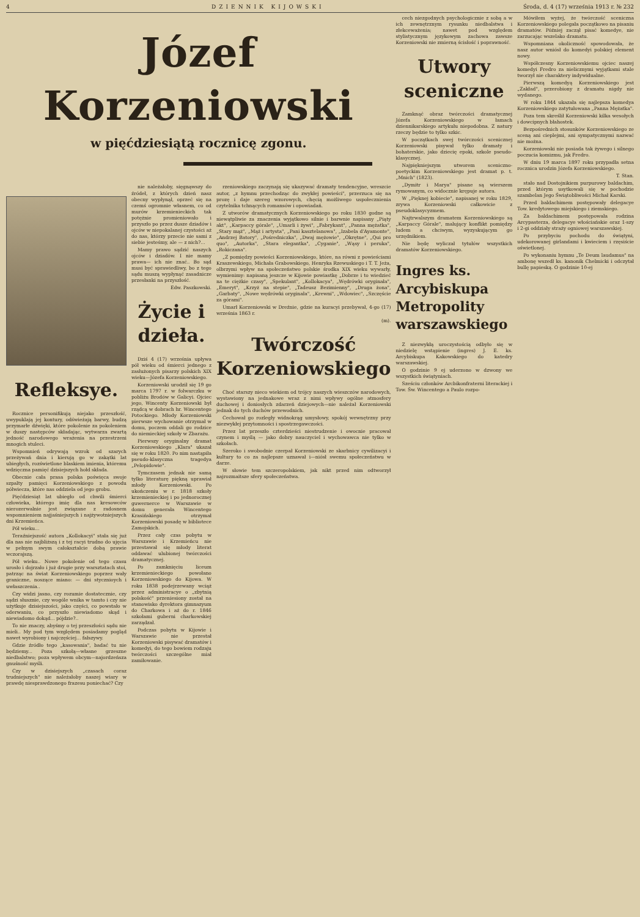4 DZIENNIK KIJOWSKI Środa, d. 4 (17) września 1913 r. № 232
Józef Korzeniowski
w pięćdziesiątą rocznicę zgonu.
Refleksye.
Rocznice personifikują niejako przeszłość, uwypuklają jej kontury, odświeżają barwy, budzą przymarłe dźwięki, które pokolenie za pokoleniem w duszy następców składając, wytwarza zwartą jedność narodowego wrażenia na przestrzeni mnogich stuleci.
Wspomnień odrywają wzrok od szarych przeżywań dnia i kierują go w zakątki lat ubiegłych, rozświetlone blaskiem imienia, któremu wdzięczna pamięć dzisiejszych hołd składa.
Obecnie cała prasa polska poświęca swoje szpalty pamięci Korzeniowskiego z powodu półwiecza, które nas oddziela od jego grobu.
Pięćdziesiąt lat ubiegło od chwili śmierci człowieka, którego imię dla nas kresowców nierozerwalnie jest związane z radosnem wspomnieniem najjaśniejszych i najżywotniejszych dni Krzemieńca.
Pół wieku...
Teraźniejszość autora „Kollokacyi" stała się już dla nas nie najbliższą i z tej racyi trudno do ujęcia w pełnym swym całokształcie dobą prawie wczorajszą.
Pół wieku.. Nowe pokolenie od tego czasu urosło i dojrzało i już drugie przy warsztatach stoi, patrząc na świat Korzeniowskiego poprzez wały graniczne, noszące miano: — dni stycznioych i uwłaszczenia..
Czy widzi jasno, czy rozumie dostatecznie, czy sądzi słusznie, czy wogóle wnika w tamto i czy nie użytkuje dzisiejszości, jako części, co powstało w oderwaniu, co przyszło niewiadomo skąd i niewiadomo dokąd... pójdzie?..
To nie znaczy, abyśmy o tej przeszłości sądu nie mieli.. My pod tym względem posiadamy pogląd nawet wyrobiony i najczęściej... fałszywy.
Gdzie źródło tego „kasowania", badać tu nie będziemy... Poza szkołą—własne grzeszne niedbalstwo; poza wpływem obcym—najordzeńsza gnuśność myśli.
Czy w dzisiejszych „czasach coraz trudniejszych" nie należałoby naszej wiary w prawdę niesprawdzonego frazesu poniechać? Czy
nie należałoby, sięgnąwszy do źródeł, z których dzień nasz obecny wypłynął, oprzeć się na czemś ogromnie własnem, co od murów krzemienieckich tak potężnie promieniowało i przyszło po przez dusze dziadów i ojców w niepokalanej czystości aż do nas, którzy przecie nie sami z siebie jesteśmy, ale — z nich?...
Mamy prawo sądzić naszych ojców i dziadów. I nie mamy prawa— ich nie znać.. Bo sąd musi być sprawiedliwy, bo z tego sądu muszą wypłynąć zasadnicze przesłanki na przyszłość.
Edw. Paszkowski.
Życie i dzieła.
Dziś 4 (17) września upływa pół wieku od śmierci jednego z zasłużonych pisarzy polskich XIX wieku—Józefa Korzeniowskiego.
Korzeniowski urodził się 19 go marca 1797 r. w folwarczku w pobliżu Brodów w Galicyi. Ojciec jego, Wincenty Korzeniowski był rządcą w dobrach hr. Wincentego Potockiego. Młody Korzeniowski pierwsze wychowanie otrzymał w domu, poczem oddali go rodzice do niemieckiej szkoły w Zbarażu.
Pierwszy oryginalny dramat Korzeniowskiego „Klara" ukazał się w roku 1820. Po nim nastąpiła pseudo-klasyczna tragedya „Pelopidowie".
Tymczasem jednak nie samą tylko literaturę piękną uprawiał młody Korzeniowski. Po ukończeniu w r. 1818 szkoły krzemienieckiej i po jednorocznej guwernerce w Warszawie w domu generała Wincentego Krasińskiego otrzymał Korzeniowski posadę w bibliotece Zamojskich.
Przez cały czas pobytu w Warszawie i Krzemieńcu nie przestawał się młody literat oddawać ulubionej twórczości dramatycznej.
Po zamknięciu liceum krzemienieckiego powołano Korzeniowskiego do Kijowa. W roku 1838 podejrzewany wciąż przez administracye o „zbytnią polskość" przeniesiony został na stanowisko dyrektora gimnazyum do Charkowa i aż do r. 1846 szkołami guberni charkowskiej zarządzał.
Podczas pobytu w Kijowie i Warszawie nie przestał Korzeniowski pisywać dramatów i komedyi, do tego bowiem rodzaju twórczości szczególne miał zamiłowanie.
rzeniowskiego zaczynają się ukazywać dramaty tendencyjne, wreszcie autor, „z hymnu przechodząc do zwykłej powieści", przerzuca się na prozę i daje szereg wzorowych, chęcią możliwego uspołecznienia czytelnika tchnących romansów i opowiadań.
Z utworów dramatycznych Korzeniowskiego po roku 1830 godne są niewątpliwie za znaczenia wyjątkowo silnie i barwnie napisany „Piąty akt", „Karpaccy górale", „Umarli i żywi", „Fabrykant", „Panna mężatka", „Stary mąż", „Mąż i artysta", „Pani kasztelanowa", „Izabela d'Ayamonte", „Andrzej Batory", „Pośredniczka", „Dwaj mężowie", „Okrętne", „Qui pro quo", „Autorka", „Stara elegantka", „Cyganie", „Wąsy i peruka", „Rokiczana".
„Z pomiędzy powieści Korzeniowskiego, które, na równi z powieściami Kraszewskiego, Michała Grabowskiego, Henryka Rzewuskiego i T. T. Jeża, olbrzymi wpływ na społeczeństwo polskie środka XIX wieku wywarły, wymienimy: napisaną jeszcze w Kijowie powiastkę „Dobrze i to wiedzieć na te ciężkie czasy", „Spekulant", „Kollokacya", „Wędrówki oryginała", „Emeryt", „Krzyż na stepie", „Tadeusz Bezimienny", „Druga żona", „Garbaty", „Nowe wędrówki oryginała", „Krewni", „Wdowiec", „Szczęście za górami".
Umarł Korzeniowski w Dreźnie, gdzie na kuracyi przebywał, 4-go (17) września 1863 r.
(m).
Twórczość Korzeniowskiego
Choć starszy nieco wiekiem od trójcy naszych wieszczów narodowych, wystawiony na jednakowe wraz z nimi wpływy ogólne atmosfery duchowej i doniosłych zdarzeń dziejowych—nie należał Korzeniowski jednak do tych duchów przewodnich.
Cechował go rozległy widnokrąg umysłowy, spokój wewnętrzny przy niezwykłej przytomności i spostrzegawczości.
Przez lat przeszło czterdzieści niestrudzenie i owocnie pracował czynem i myślą — jako dobry nauczyciel i wychowawca nie tylko w szkołach.
Szeroko i swobodnie czerpał Korzeniowski ze skarbnicy cywilizacyi i kultury to co za najlepsze uznawał i—niósł swemu społeczeństwu w darze.
W słowie tem szczeropolskiem, jak nikt przed nim odtworzył najrozmaitsze sfery społeczeństwa.
cech niezgodnych psychologicznie z sobą a w ich zewnętrznym rysunku niedbalstwa i złekceważenia; nawet pod względem stylistycznym językowym zachowa zawsze Korzeniowski nie zmierną ścisłość i poprawność.
Utwory sceniczne
Zamknąć obraz twórczości dramatycznej Józefa Korzeniowskiego w łamach dziennikarskiego artykułu niepodobna. Z natury rzeczy będzie to tylko szkic.
W początkach swej twórczości scenicznej Korzeniowski pisywał tylko dramaty i bohaterskie, jako dziecię epoki, szkole pseudo-klasycznej.
Najpiękniejszym utworem sceniczno-poetyckim Korzeniowskiego jest dramat p. t. „Mnich" (1823).
„Dymitr i Marya" pisane są wierszem rymowanym, co widocznie krępuje autora.
W „Pięknej kobiecie", napisanej w roku 1829, zrywa Korzeniowski całkowicie z pseudoklasycyzmem.
Najtrwalszym dramatem Korzeniowskiego są „Karpaccy Górale", malujący konflikt pomiędzy ludem a chciwym, wyzyskującym go urzędnikiem.
Nie będę wyliczał tytułów wszystkich dramatów Korzeniowskiego.
Ingres ks. Arcybiskupa Metropolity warszawskiego
Z niezwykłą uroczystością odbyło się w niedzielę wstąpienie (ingres) J. E. ks. Arcybiskupa Kakowskiego do katedry warszawskiej.
O godzinie 9 ej uderzono w dzwony we wszystkich świątyniach.
Sześciu członków Arcbikonfraterni literackiej i Tow. Św. Wincentego a Paulo rozpo-
Mówiłem wyżej, że twórczość sceniczna Korzeniowskiego polegała początkowo na pisaniu dramatów. Później zaczął pisać komedye, nie zarzucając wszelako dramatu.
Wspomniana okoliczność spowodowała, że nasz autor wniósł do komedyi polskiej element nowy.
Współczesny Korzeniowskiemu ojciec naszej komedyi Fredro za nielicznymi wyjątkami stale tworzył nie charaktery indywidualne.
Pierwszą komedyą Korzeniowskiego jest „Zakład", przerobiony z dramatu nigdy nie wydanego.
W roku 1844 ukazała się najlepsza komedya Korzeniowskiego zatytułowana „Panna Mężatka".
Poza tem skreślił Korzeniowski kilka wesołych i dowcipnych błahostek.
Bezpośrednich stosunków Korzeniowskiego ze sceną ani cieplejmi, ani sympatycznymi nazwać nie można.
Korzeniowski nie posiada tak żywego i silnego poczucia komizmu, jak Fredro.
W dniu 19 marca 1897 roku przypadła setna rocznica urodzin Józefa Korzeniowskiego.
T. Stan.
stało nad Dostojnikiem purpurowy baldachim, przed którym usytkowali się w pochodzie szambelan Jego Świątobliwości Michał Karski.
Przed baldachimem postępowały delegacye Tow. kredytowego miejskiego i ziemskiego.
Za baldachimem postępowała rodzina Arcypasterza, delegacye włościańskie oraz 1-szy i 2-gi oddziały straży ogniowej warszawskiej.
Po przybyciu pochodu do świątyni, udekorowanej girlandami i kwieciem i rzęsiście oświetlonej.
Po wykonaniu hymnu „Te Deum laudamus" na ambonę wszedł ks. kanonik Chelmicki i odczytał bullę papieską. O godzinie 10-ej